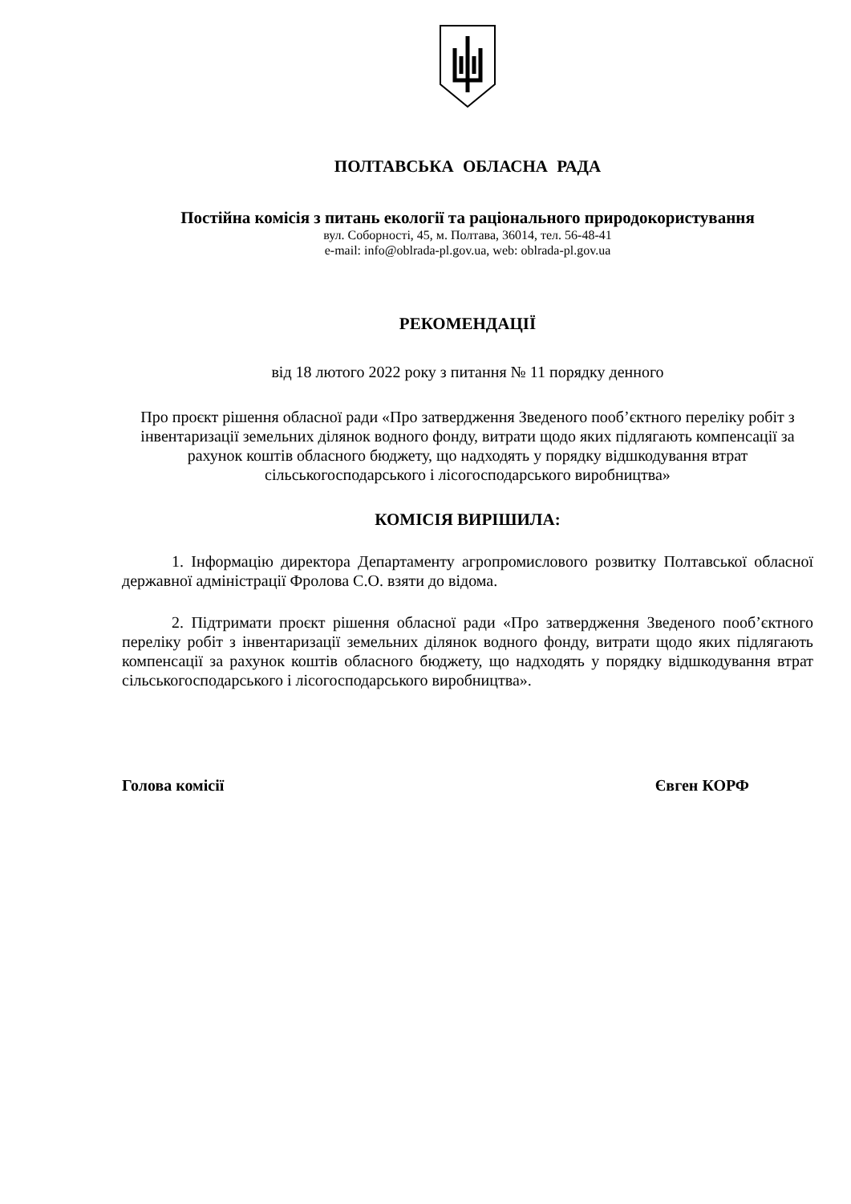ПОЛТАВСЬКА ОБЛАСНА РАДА
Постійна комісія з питань екології та раціонального природокористування
вул. Соборності, 45, м. Полтава, 36014, тел. 56-48-41
e-mail: info@oblrada-pl.gov.ua, web: oblrada-pl.gov.ua
РЕКОМЕНДАЦІЇ
від 18 лютого 2022 року з питання № 11 порядку денного
Про проєкт рішення обласної ради «Про затвердження Зведеного пооб’єктного переліку робіт з інвентаризації земельних ділянок водного фонду, витрати щодо яких підлягають компенсації за рахунок коштів обласного бюджету, що надходять у порядку відшкодування втрат сільськогосподарського і лісогосподарського виробництва»
КОМІСІЯ ВИРІШИЛА:
1. Інформацію директора Департаменту агропромислового розвитку Полтавської обласної державної адміністрації Фролова С.О. взяти до відома.
2. Підтримати проєкт рішення обласної ради «Про затвердження Зведеного пооб’єктного переліку робіт з інвентаризації земельних ділянок водного фонду, витрати щодо яких підлягають компенсації за рахунок коштів обласного бюджету, що надходять у порядку відшкодування втрат сільськогосподарського і лісогосподарського виробництва».
Голова комісії Євген КОРФ